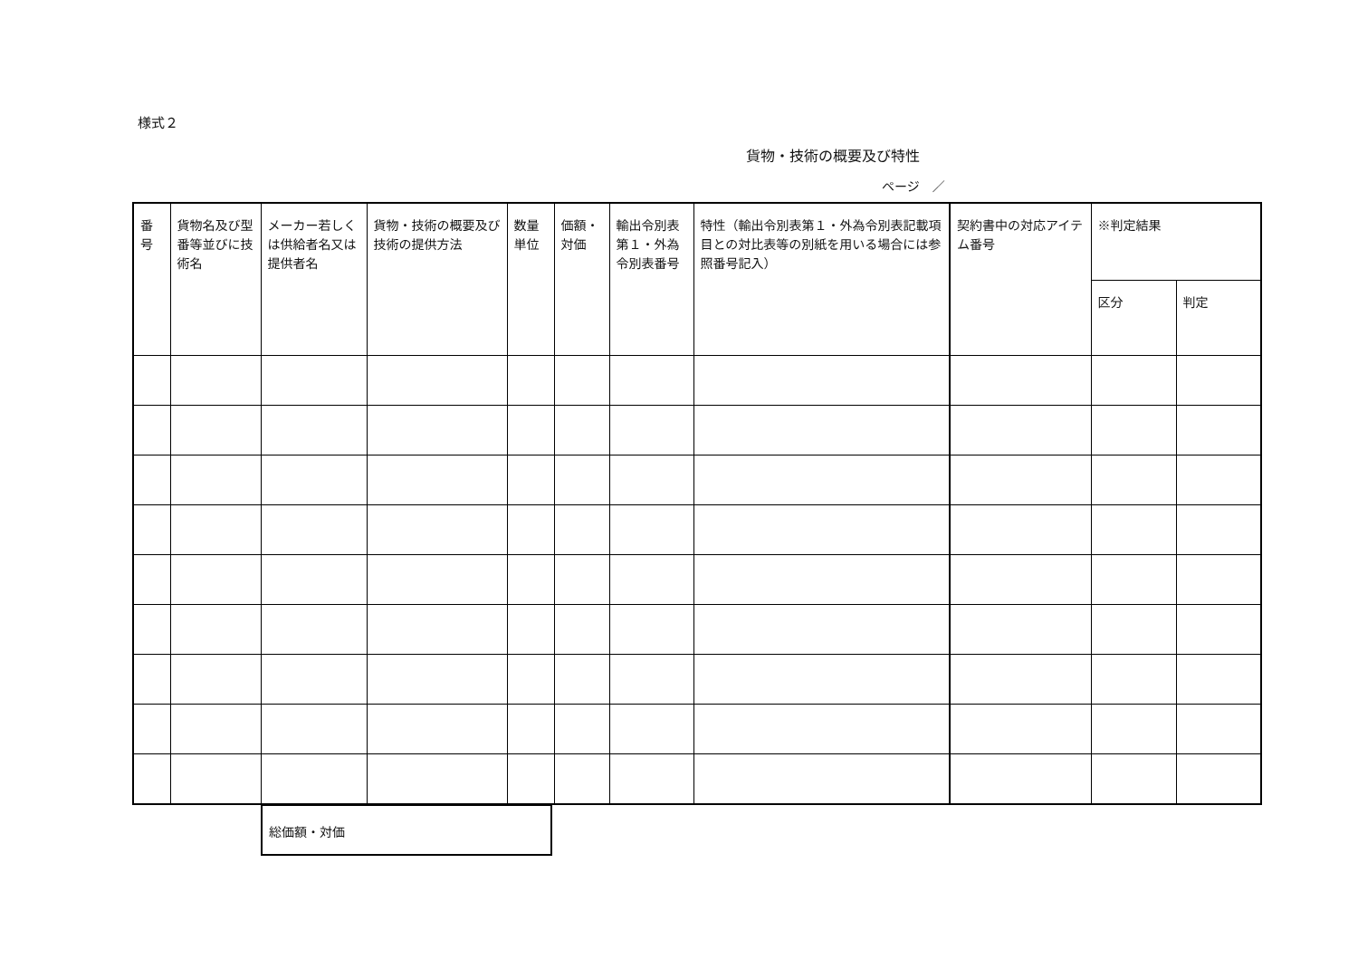様式２
貨物・技術の概要及び特性
ページ　／
| 番 号 | 貨物名及び型番等並びに技術名 | メーカー若しくは供給者名又は提供者名 | 貨物・技術の概要及び技術の提供方法 | 数量単位 | 価額・対価 | 輸出令別表第１・外為令別表番号 | 特性（輸出令別表第１・外為令別表記載項目との対比表等の別紙を用いる場合には参照番号記入） | 契約書中の対応アイテム番号 | ※判定結果 | |
| | | | | | | | | | 区分 | 判定 |
総価額・対価